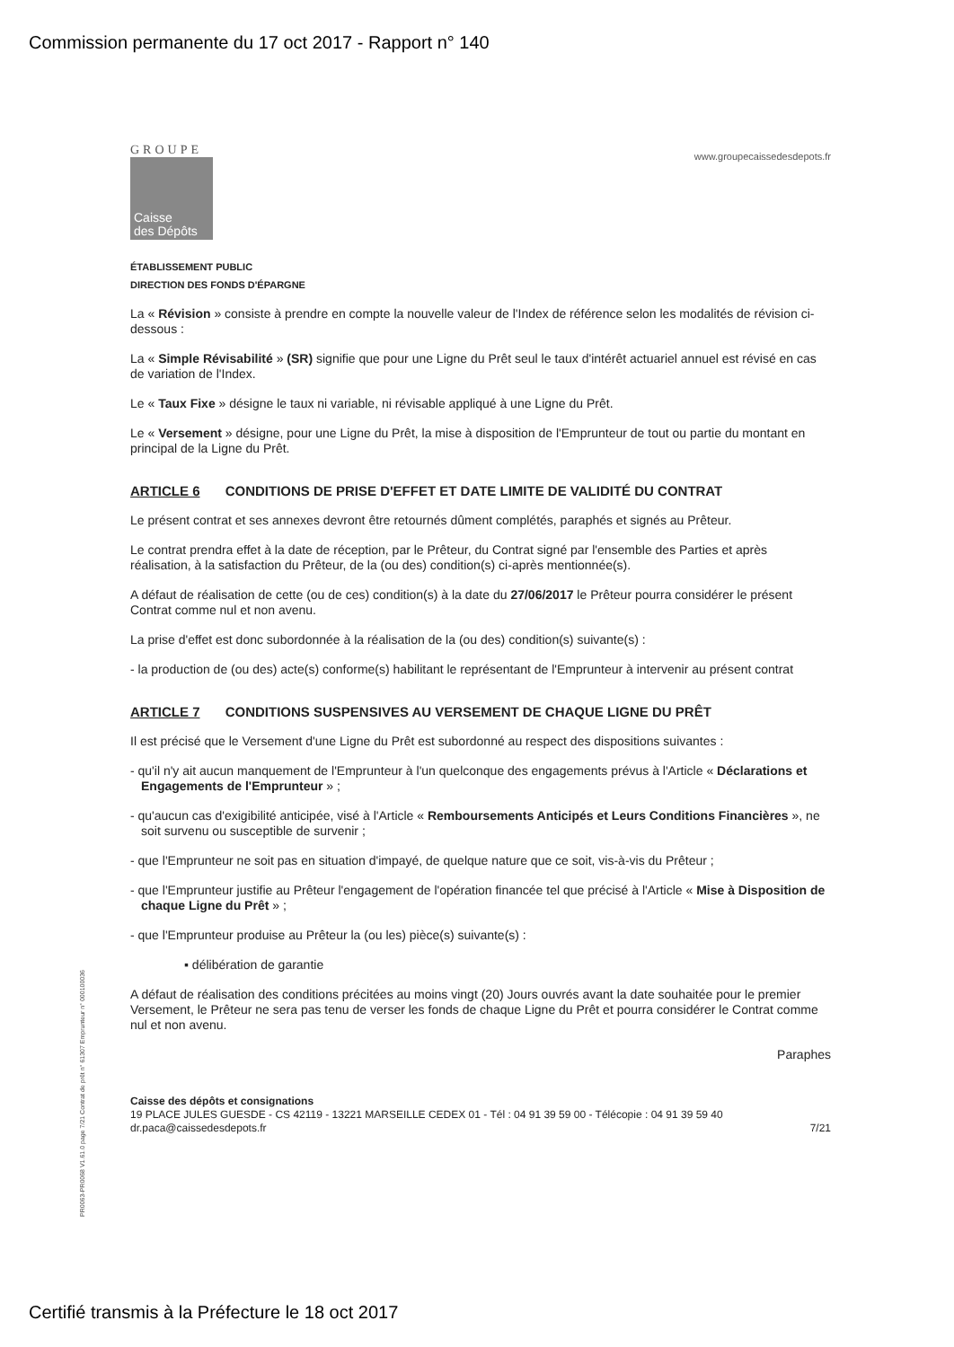Commission permanente du 17 oct 2017 - Rapport n° 140
GROUPE
Caisse
des Dépôts
www.groupecaissedesdepots.fr
ÉTABLISSEMENT PUBLIC
DIRECTION DES FONDS D'ÉPARGNE
La « Révision » consiste à prendre en compte la nouvelle valeur de l'Index de référence selon les modalités de révision ci-dessous :
La « Simple Révisabilité » (SR) signifie que pour une Ligne du Prêt seul le taux d'intérêt actuariel annuel est révisé en cas de variation de l'Index.
Le « Taux Fixe » désigne le taux ni variable, ni révisable appliqué à une Ligne du Prêt.
Le « Versement » désigne, pour une Ligne du Prêt, la mise à disposition de l'Emprunteur de tout ou partie du montant en principal de la Ligne du Prêt.
ARTICLE 6 CONDITIONS DE PRISE D'EFFET ET DATE LIMITE DE VALIDITÉ DU CONTRAT
Le présent contrat et ses annexes devront être retournés dûment complétés, paraphés et signés au Prêteur.
Le contrat prendra effet à la date de réception, par le Prêteur, du Contrat signé par l'ensemble des Parties et après réalisation, à la satisfaction du Prêteur, de la (ou des) condition(s) ci-après mentionnée(s).
A défaut de réalisation de cette (ou de ces) condition(s) à la date du 27/06/2017 le Prêteur pourra considérer le présent Contrat comme nul et non avenu.
La prise d'effet est donc subordonnée à la réalisation de la (ou des) condition(s) suivante(s) :
- la production de (ou des) acte(s) conforme(s) habilitant le représentant de l'Emprunteur à intervenir au présent contrat
ARTICLE 7 CONDITIONS SUSPENSIVES AU VERSEMENT DE CHAQUE LIGNE DU PRÊT
Il est précisé que le Versement d'une Ligne du Prêt est subordonné au respect des dispositions suivantes :
- qu'il n'y ait aucun manquement de l'Emprunteur à l'un quelconque des engagements prévus à l'Article « Déclarations et Engagements de l'Emprunteur » ;
- qu'aucun cas d'exigibilité anticipée, visé à l'Article « Remboursements Anticipés et Leurs Conditions Financières », ne soit survenu ou susceptible de survenir ;
- que l'Emprunteur ne soit pas en situation d'impayé, de quelque nature que ce soit, vis-à-vis du Prêteur ;
- que l'Emprunteur justifie au Prêteur l'engagement de l'opération financée tel que précisé à l'Article « Mise à Disposition de chaque Ligne du Prêt » ;
- que l'Emprunteur produise au Prêteur la (ou les) pièce(s) suivante(s) :
▪ délibération de garantie
A défaut de réalisation des conditions précitées au moins vingt (20) Jours ouvrés avant la date souhaitée pour le premier Versement, le Prêteur ne sera pas tenu de verser les fonds de chaque Ligne du Prêt et pourra considérer le Contrat comme nul et non avenu.
Paraphes
Caisse des dépôts et consignations
19 PLACE JULES GUESDE - CS 42119 - 13221 MARSEILLE CEDEX 01 - Tél : 04 91 39 59 00 - Télécopie : 04 91 39 59 40
dr.paca@caissedesdepots.fr 7/21
PR0063-PR0068 V1.61.0 page 7/21 Contrat de prêt n° 61307 Emprunteur n° 000100036
Certifié transmis à la Préfecture le 18 oct 2017